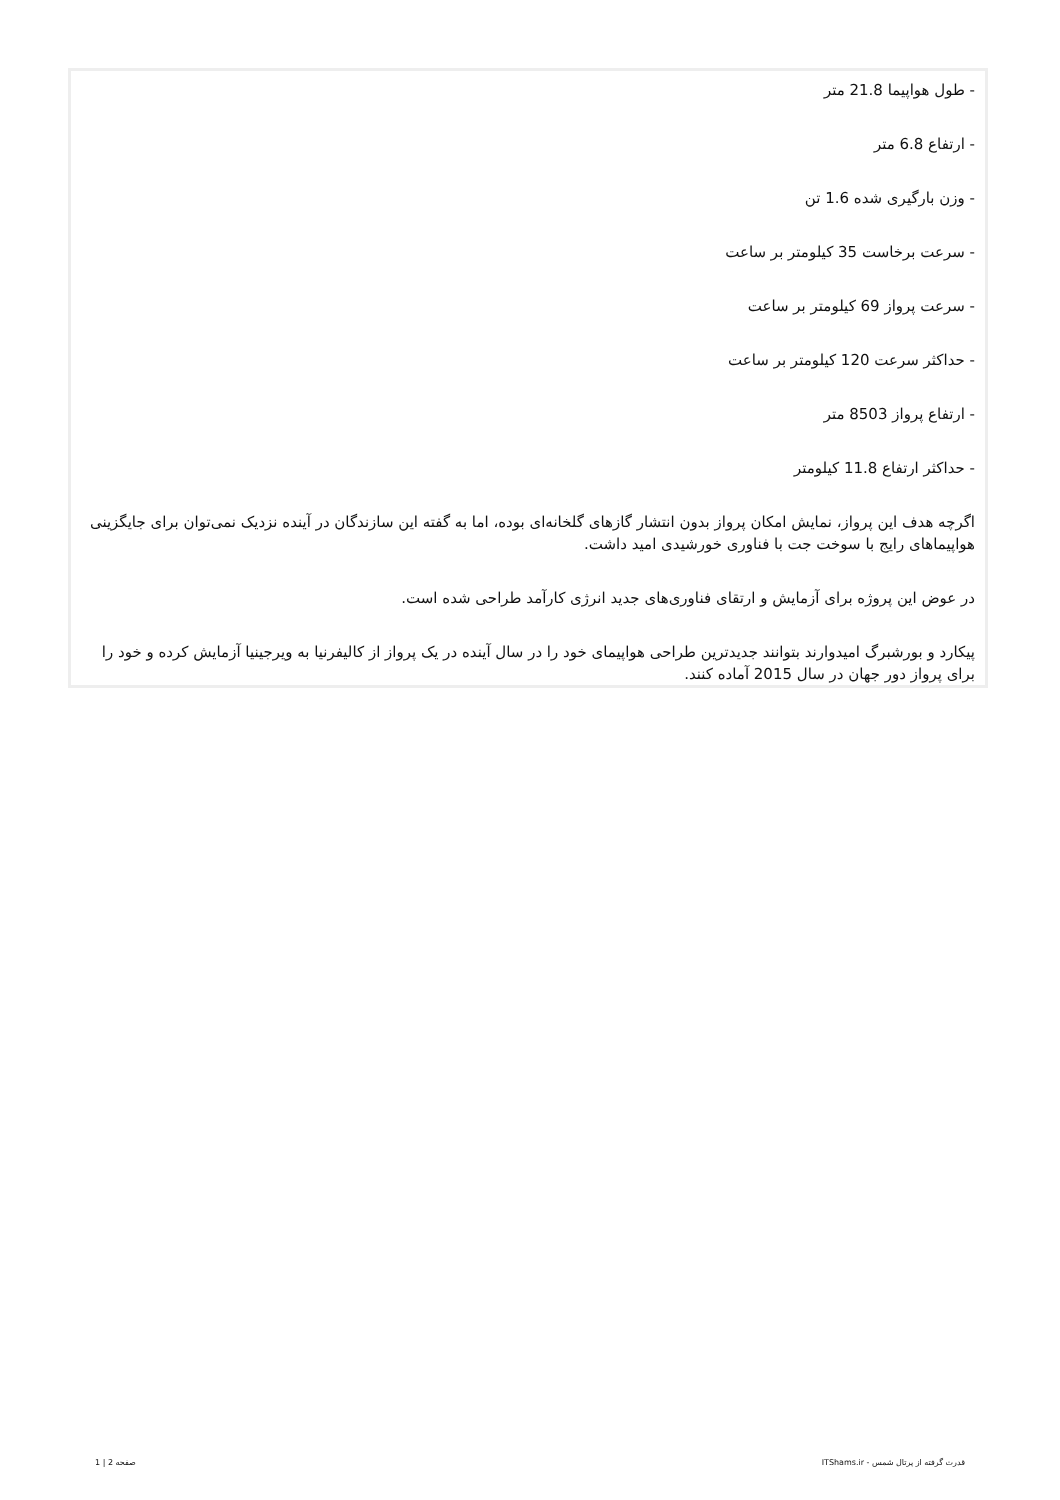- طول هواپیما 21.8 متر
- ارتفاع 6.8 متر
- وزن بارگیری شده 1.6 تن
- سرعت برخاست 35 کیلومتر بر ساعت
- سرعت پرواز 69 کیلومتر بر ساعت
- حداکثر سرعت 120 کیلومتر بر ساعت
- ارتفاع پرواز 8503 متر
- حداکثر ارتفاع 11.8 کیلومتر
اگرچه هدف این پرواز، نمایش امکان پرواز بدون انتشار گازهای گلخانه‌ای بوده، اما به گفته این سازندگان در آینده نزدیک نمی‌توان برای جایگزینی هواپیماهای رایج با سوخت جت با فناوری خورشیدی امید داشت.
در عوض این پروژه برای آزمایش و ارتقای فناوری‌های جدید انرژی کارآمد طراحی شده است.
پیکارد و بورشبرگ امیدوارند بتوانند جدیدترین طراحی هواپیمای خود را در سال آینده در یک پرواز از کالیفرنیا به ویرجینیا آزمایش کرده و خود را برای پرواز دور جهان در سال 2015 آماده کنند.
قدرت گرفته از پرتال شمس - ITShams.ir صفحه 2 | 1